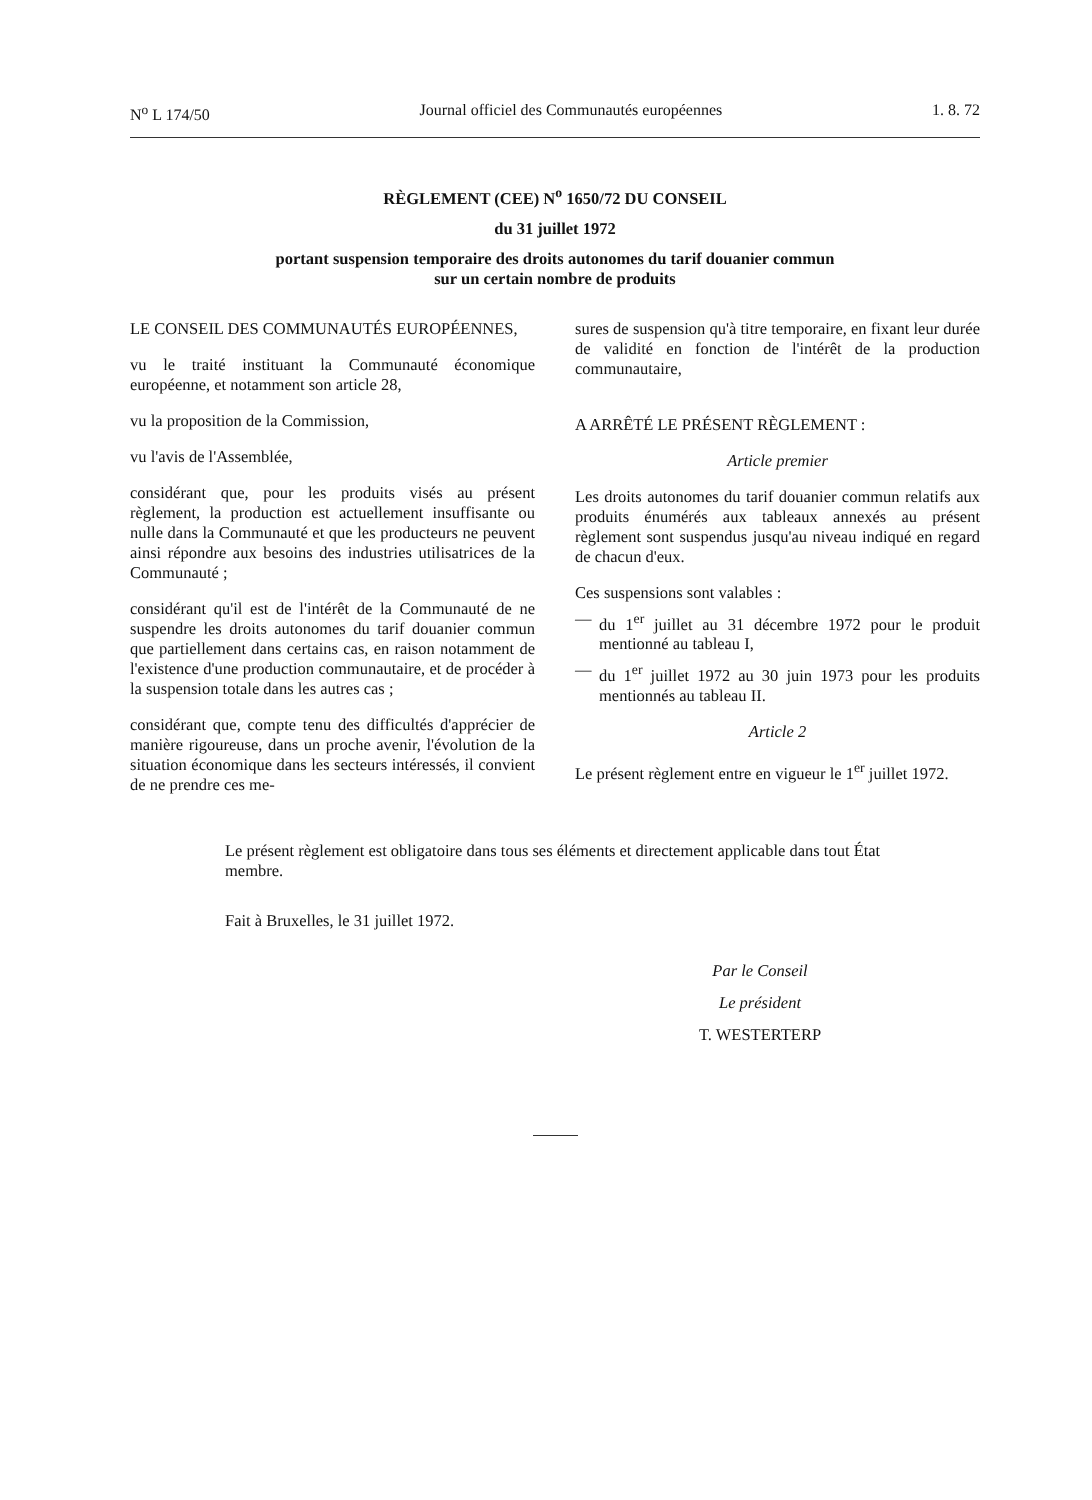N<sup>o</sup> L 174/50 Journal officiel des Communautés européennes 1. 8. 72
RÈGLEMENT (CEE) N<sup>o</sup> 1650/72 DU CONSEIL
du 31 juillet 1972
portant suspension temporaire des droits autonomes du tarif douanier commun
sur un certain nombre de produits
LE CONSEIL DES COMMUNAUTÉS EUROPÉENNES,
vu le traité instituant la Communauté économique européenne, et notamment son article 28,
vu la proposition de la Commission,
vu l'avis de l'Assemblée,
considérant que, pour les produits visés au présent règlement, la production est actuellement insuffisante ou nulle dans la Communauté et que les producteurs ne peuvent ainsi répondre aux besoins des industries utilisatrices de la Communauté ;
considérant qu'il est de l'intérêt de la Communauté de ne suspendre les droits autonomes du tarif douanier commun que partiellement dans certains cas, en raison notamment de l'existence d'une production communautaire, et de procéder à la suspension totale dans les autres cas ;
considérant que, compte tenu des difficultés d'apprécier de manière rigoureuse, dans un proche avenir, l'évolution de la situation économique dans les secteurs intéressés, il convient de ne prendre ces me-
sures de suspension qu'à titre temporaire, en fixant leur durée de validité en fonction de l'intérêt de la production communautaire,
A ARRÊTÉ LE PRÉSENT RÈGLEMENT :
Article premier
Les droits autonomes du tarif douanier commun relatifs aux produits énumérés aux tableaux annexés au présent règlement sont suspendus jusqu'au niveau indiqué en regard de chacun d'eux.
Ces suspensions sont valables :
— du 1<sup>er</sup> juillet au 31 décembre 1972 pour le produit mentionné au tableau I,
— du 1<sup>er</sup> juillet 1972 au 30 juin 1973 pour les produits mentionnés au tableau II.
Article 2
Le présent règlement entre en vigueur le 1<sup>er</sup> juillet 1972.
Le présent règlement est obligatoire dans tous ses éléments et directement applicable dans tout État membre.
Fait à Bruxelles, le 31 juillet 1972.
Par le Conseil
Le président
T. WESTERTERP